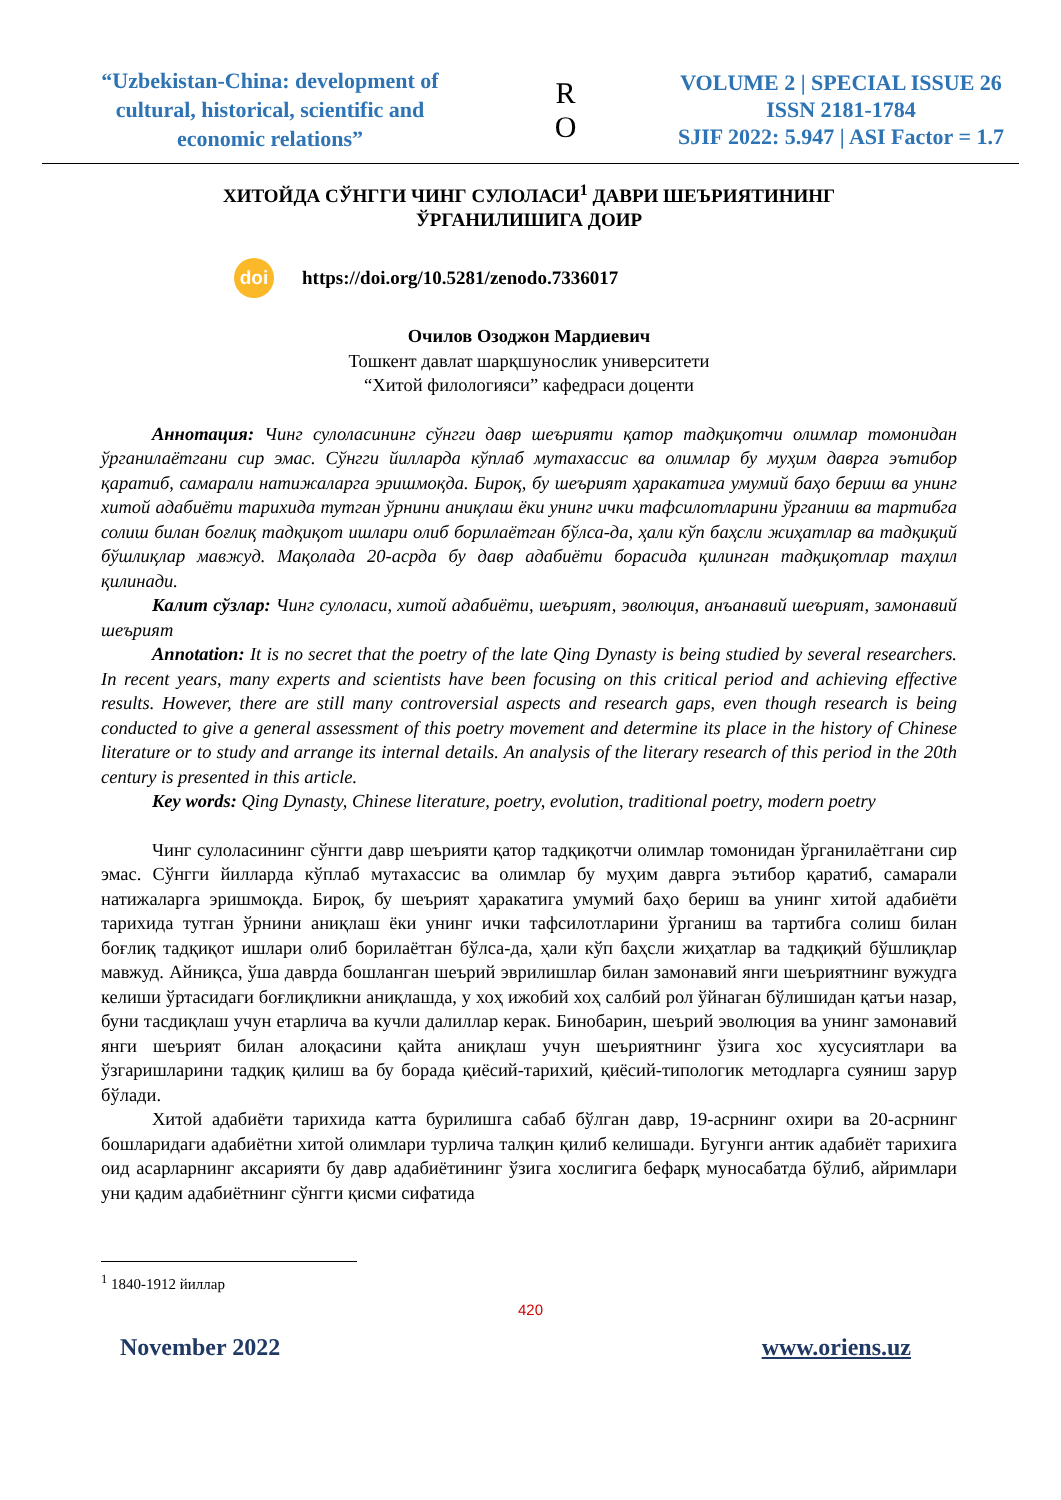“Uzbekistan-China: development of cultural, historical, scientific and economic relations”
R
O
VOLUME 2 | SPECIAL ISSUE 26
ISSN 2181-1784
SJIF 2022: 5.947 | ASI Factor = 1.7
ХИТОЙДА СЎНГГИ ЧИНГ СУЛОЛАСИ<sup>1</sup> ДАВРИ ШЕЪРИЯТИНИНГ
ЎРГАНИЛИШИГА ДОИР
doi https://doi.org/10.5281/zenodo.7336017
Очилов Озоджон Мардиевич
Тошкент давлат шарқшунослик университети
“Хитой филологияси” кафедраси доценти
Аннотация: Чинг сулоласининг сўнгги давр шеърияти қатор тадқиқотчи олимлар томонидан ўрганилаётгани сир эмас. Сўнгги йилларда кўплаб мутахассис ва олимлар бу муҳим даврга эътибор қаратиб, самарали натижаларга эришмоқда. Бироқ, бу шеърият ҳаракатига умумий баҳо бериш ва унинг хитой адабиёти тарихида тутган ўрнини аниқлаш ёки унинг ички тафсилотларини ўрганиш ва тартибга солиш билан боғлиқ тадқиқот ишлари олиб борилаётган бўлса-да, ҳали кўп баҳсли жиҳатлар ва тадқиқий бўшлиқлар мавжуд. Мақолада 20-асрда бу давр адабиёти борасида қилинган тадқиқотлар таҳлил қилинади.
Калит сўзлар: Чинг сулоласи, хитой адабиёти, шеърият, эволюция, анъанавий шеърият, замонавий шеърият
Annotation: It is no secret that the poetry of the late Qing Dynasty is being studied by several researchers. In recent years, many experts and scientists have been focusing on this critical period and achieving effective results. However, there are still many controversial aspects and research gaps, even though research is being conducted to give a general assessment of this poetry movement and determine its place in the history of Chinese literature or to study and arrange its internal details. An analysis of the literary research of this period in the 20th century is presented in this article.
Key words: Qing Dynasty, Chinese literature, poetry, evolution, traditional poetry, modern poetry
Чинг сулоласининг сўнгги давр шеърияти қатор тадқиқотчи олимлар томонидан ўрганилаётгани сир эмас. Сўнгги йилларда кўплаб мутахассис ва олимлар бу муҳим даврга эътибор қаратиб, самарали натижаларга эришмоқда. Бироқ, бу шеърият ҳаракатига умумий баҳо бериш ва унинг хитой адабиёти тарихида тутган ўрнини аниқлаш ёки унинг ички тафсилотларини ўрганиш ва тартибга солиш билан боғлиқ тадқиқот ишлари олиб борилаётган бўлса-да, ҳали кўп баҳсли жиҳатлар ва тадқиқий бўшлиқлар мавжуд. Айниқса, ўша даврда бошланган шеърий эврилишлар билан замонавий янги шеъриятнинг вужудга келиши ўртасидаги боғлиқликни аниқлашда, у хоҳ ижобий хоҳ салбий рол ўйнаган бўлишидан қатъи назар, буни тасдиқлаш учун етарлича ва кучли далиллар керак. Бинобарин, шеърий эволюция ва унинг замонавий янги шеърият билан алоқасини қайта аниқлаш учун шеъриятнинг ўзига хос хусусиятлари ва ўзгаришларини тадқиқ қилиш ва бу борада қиёсий-тарихий, қиёсий-типологик методларга суяниш зарур бўлади.
Хитой адабиёти тарихида катта бурилишга сабаб бўлган давр, 19-асрнинг охири ва 20-асрнинг бошларидаги адабиётни хитой олимлари турлича талқин қилиб келишади. Бугунги антик адабиёт тарихига оид асарларнинг аксарияти бу давр адабиётининг ўзига хослигига бефарқ муносабатда бўлиб, айримлари уни қадим адабиётнинг сўнгги қисми сифатида
<sup>1</sup> 1840-1912 йиллар
420
November 2022 www.oriens.uz